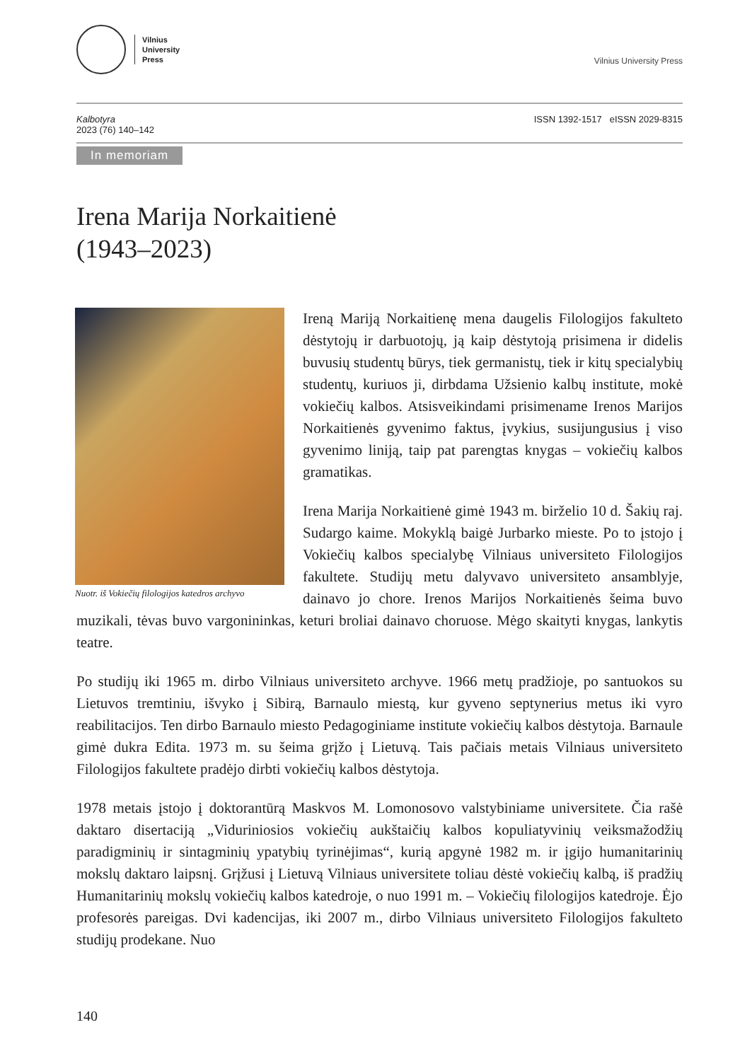Vilnius
University
Press
Vilnius University Press
Kalbotyra
2023 (76) 140–142
ISSN 1392-1517 eISSN 2029-8315
In memoriam
Irena Marija Norkaitienė
(1943–2023)
Nuotr. iš Vokiečių filologijos katedros archyvo
Ireną Mariją Norkaitienę mena daugelis Filologijos fakulteto dėstytojų ir darbuotojų, ją kaip dėstytoją prisimena ir didelis buvusių studentų būrys, tiek germanistų, tiek ir kitų specialybių studentų, kuriuos ji, dirbdama Užsienio kalbų institute, mokė vokiečių kalbos. Atsisveikindami prisimename Irenos Marijos Norkaitienės gyvenimo faktus, įvykius, susijungusius į viso gyvenimo liniją, taip pat parengtas knygas – vokiečių kalbos gramatikas.
Irena Marija Norkaitienė gimė 1943 m. birželio 10 d. Šakių raj. Sudargo kaime. Mokyklą baigė Jurbarko mieste. Po to įstojo į Vokiečių kalbos specialybę Vilniaus universiteto Filologijos fakultete. Studijų metu dalyvavo universiteto ansamblyje, dainavo jo chore. Irenos Marijos Norkaitienės šeima buvo muzikali, tėvas buvo vargonininkas, keturi broliai dainavo choruose. Mėgo skaityti knygas, lankytis teatre.
Po studijų iki 1965 m. dirbo Vilniaus universiteto archyve. 1966 metų pradžioje, po santuokos su Lietuvos tremtiniu, išvyko į Sibirą, Barnaulo miestą, kur gyveno septynerius metus iki vyro reabilitacijos. Ten dirbo Barnaulo miesto Pedagoginiame institute vokiečių kalbos dėstytoja. Barnaule gimė dukra Edita. 1973 m. su šeima grįžo į Lietuvą. Tais pačiais metais Vilniaus universiteto Filologijos fakultete pradėjo dirbti vokiečių kalbos dėstytoja.
1978 metais įstojo į doktorantūrą Maskvos M. Lomonosovo valstybiniame universitete. Čia rašė daktaro disertaciją „Viduriniosios vokiečių aukštaičių kalbos kopuliatyvinių veiksmažodžių paradigminių ir sintagminių ypatybių tyrinėjimas“, kurią apgynė 1982 m. ir įgijo humanitarinių mokslų daktaro laipsnį. Grįžusi į Lietuvą Vilniaus universitete toliau dėstė vokiečių kalbą, iš pradžių Humanitarinių mokslų vokiečių kalbos katedroje, o nuo 1991 m. – Vokiečių filologijos katedroje. Ėjo profesorės pareigas. Dvi kadencijas, iki 2007 m., dirbo Vilniaus universiteto Filologijos fakulteto studijų prodekane. Nuo
140